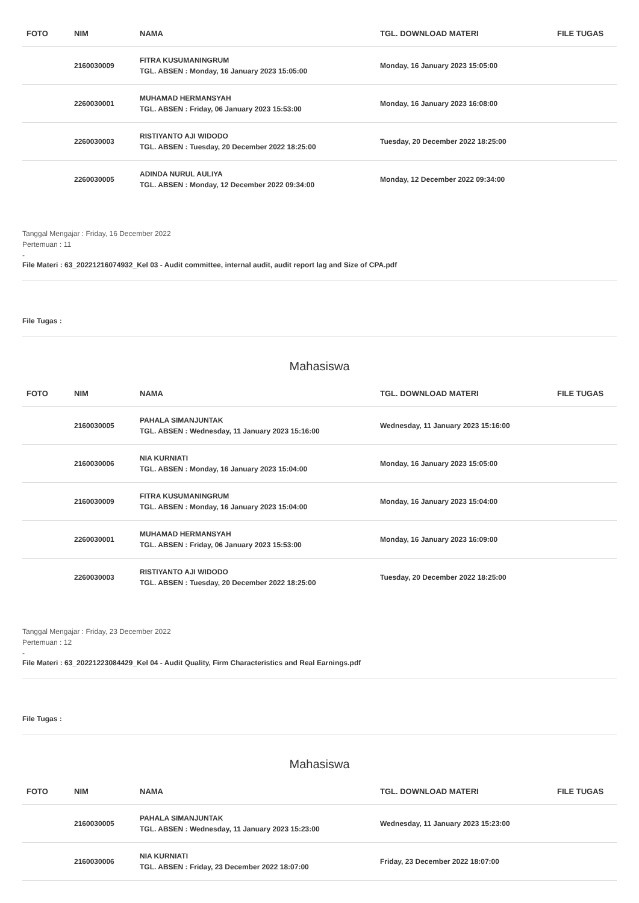| FOTO | NIM | NAMA | TGL. DOWNLOAD MATERI | FILE TUGAS |
| --- | --- | --- | --- | --- |
| | 2160030009 | FITRA KUSUMANINGRUM TGL. ABSEN : Monday, 16 January 2023 15:05:00 | Monday, 16 January 2023 15:05:00 | |
| | 2260030001 | MUHAMAD HERMANSYAH TGL. ABSEN : Friday, 06 January 2023 15:53:00 | Monday, 16 January 2023 16:08:00 | |
| | 2260030003 | RISTIYANTO AJI WIDODO TGL. ABSEN : Tuesday, 20 December 2022 18:25:00 | Tuesday, 20 December 2022 18:25:00 | |
| | 2260030005 | ADINDA NURUL AULIYA TGL. ABSEN : Monday, 12 December 2022 09:34:00 | Monday, 12 December 2022 09:34:00 | |
Tanggal Mengajar : Friday, 16 December 2022
Pertemuan : 11
-
File Materi : 63_20221216074932_Kel 03 - Audit committee, internal audit, audit report lag and Size of CPA.pdf
File Tugas :
Mahasiswa
| FOTO | NIM | NAMA | TGL. DOWNLOAD MATERI | FILE TUGAS |
| --- | --- | --- | --- | --- |
| | 2160030005 | PAHALA SIMANJUNTAK TGL. ABSEN : Wednesday, 11 January 2023 15:16:00 | Wednesday, 11 January 2023 15:16:00 | |
| | 2160030006 | NIA KURNIATI TGL. ABSEN : Monday, 16 January 2023 15:04:00 | Monday, 16 January 2023 15:05:00 | |
| | 2160030009 | FITRA KUSUMANINGRUM TGL. ABSEN : Monday, 16 January 2023 15:04:00 | Monday, 16 January 2023 15:04:00 | |
| | 2260030001 | MUHAMAD HERMANSYAH TGL. ABSEN : Friday, 06 January 2023 15:53:00 | Monday, 16 January 2023 16:09:00 | |
| | 2260030003 | RISTIYANTO AJI WIDODO TGL. ABSEN : Tuesday, 20 December 2022 18:25:00 | Tuesday, 20 December 2022 18:25:00 | |
Tanggal Mengajar : Friday, 23 December 2022
Pertemuan : 12
-
File Materi : 63_20221223084429_Kel 04 - Audit Quality, Firm Characteristics and Real Earnings.pdf
File Tugas :
Mahasiswa
| FOTO | NIM | NAMA | TGL. DOWNLOAD MATERI | FILE TUGAS |
| --- | --- | --- | --- | --- |
| | 2160030005 | PAHALA SIMANJUNTAK TGL. ABSEN : Wednesday, 11 January 2023 15:23:00 | Wednesday, 11 January 2023 15:23:00 | |
| | 2160030006 | NIA KURNIATI TGL. ABSEN : Friday, 23 December 2022 18:07:00 | Friday, 23 December 2022 18:07:00 | |